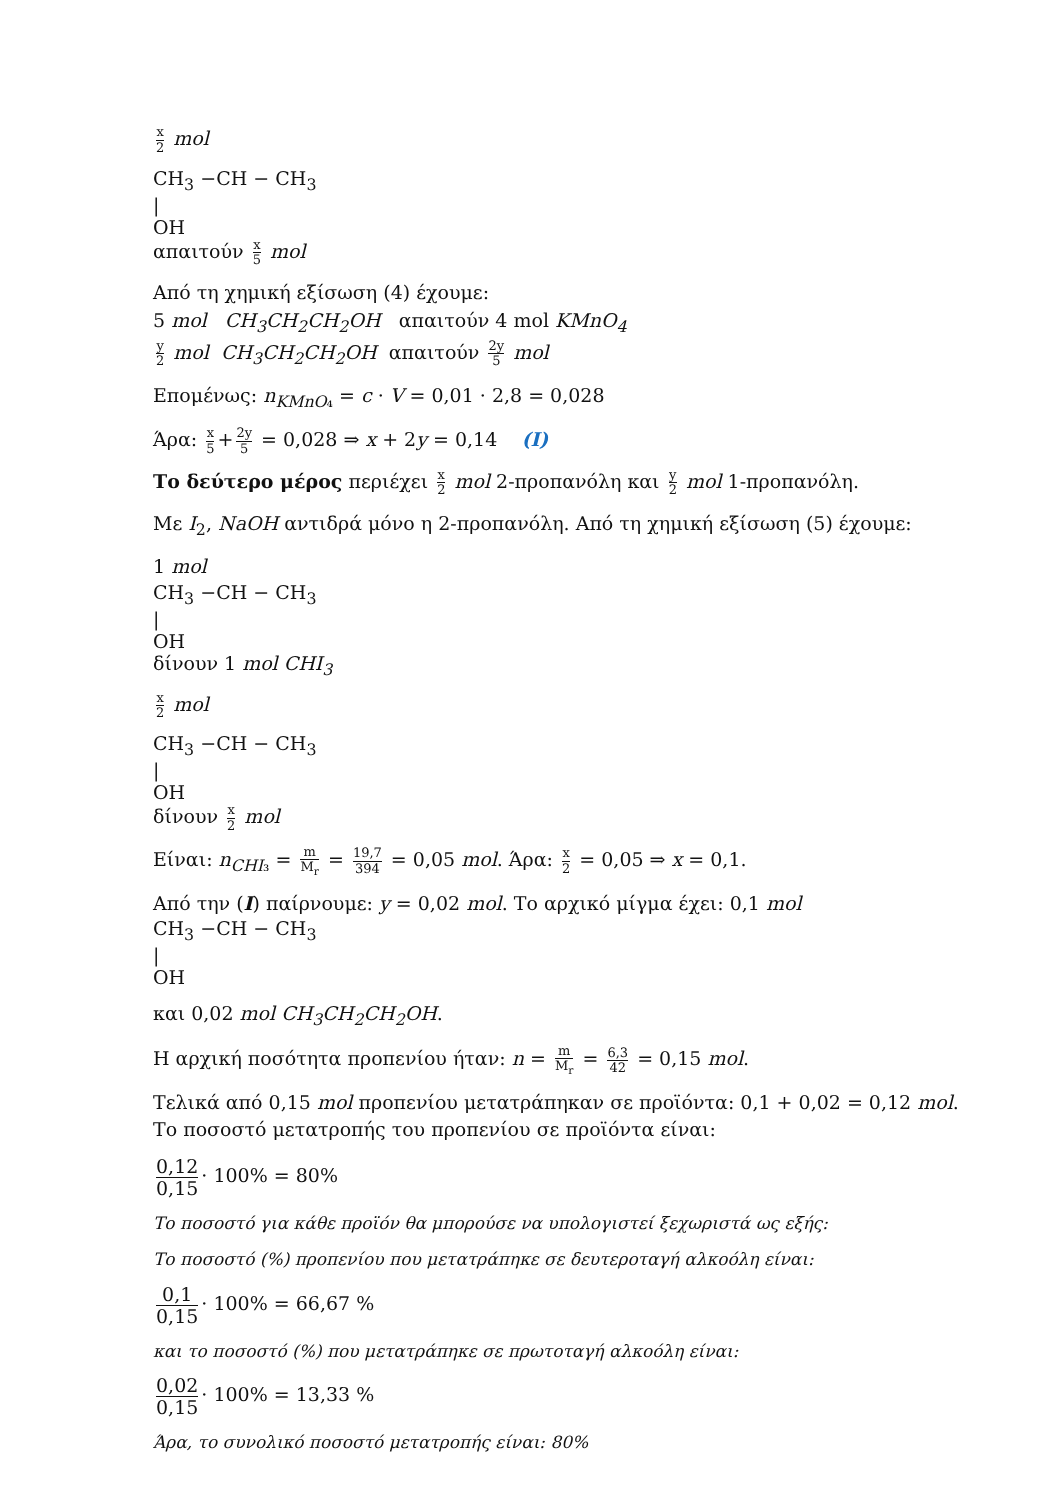x 2 mol
CH<sub>3</sub> −CH − CH<sub>3</sub>
|
OH
απαιτούν x 5 mol
Από τη χημική εξίσωση (4) έχουμε:
5 mol CH<sub>3</sub>CH<sub>2</sub>CH<sub>2</sub>OH απαιτούν 4 mol KMnO<sub>4</sub>
y 2 mol CH<sub>3</sub>CH<sub>2</sub>CH<sub>2</sub>OH απαιτούν 2y 5 mol
Επομένως: n<sub>KMnO₄</sub> = c · V = 0,01 · 2,8 = 0,028
Άρα: x 5 + 2y 5 = 0,028 ⇒ x + 2y = 0,14 (I)
Το δεύτερο μέρος περιέχει x 2 mol 2-προπανόλη και y 2 mol 1-προπανόλη.
Με I<sub>2</sub>, NaOH αντιδρά μόνο η 2-προπανόλη. Από τη χημική εξίσωση (5) έχουμε:
1 mol
CH<sub>3</sub> −CH − CH<sub>3</sub>
|
OH
δίνουν 1 mol CHI<sub>3</sub>
x 2 mol
CH<sub>3</sub> −CH − CH<sub>3</sub>
|
OH
δίνουν x 2 mol
Είναι: n<sub>CHI₃</sub> = m M<sub>r</sub> = 19,7 394 = 0,05 mol. Άρα: x 2 = 0,05 ⇒ x = 0,1.
Από την (I) παίρνουμε: y = 0,02 mol. Το αρχικό μίγμα έχει: 0,1 mol
CH<sub>3</sub> −CH − CH<sub>3</sub>
|
OH
και 0,02 mol CH<sub>3</sub>CH<sub>2</sub>CH<sub>2</sub>OH.
Η αρχική ποσότητα προπενίου ήταν: n = m M<sub>r</sub> = 6,3 42 = 0,15 mol.
Τελικά από 0,15 mol προπενίου μετατράπηκαν σε προϊόντα: 0,1 + 0,02 = 0,12 mol.
Το ποσοστό μετατροπής του προπενίου σε προϊόντα είναι:
0,12 0,15 · 100% = 80%
Το ποσοστό για κάθε προϊόν θα μπορούσε να υπολογιστεί ξεχωριστά ως εξής:
Το ποσοστό (%) προπενίου που μετατράπηκε σε δευτεροταγή αλκοόλη είναι:
0,1 0,15 · 100% = 66,67 %
και το ποσοστό (%) που μετατράπηκε σε πρωτοταγή αλκοόλη είναι:
0,02 0,15 · 100% = 13,33 %
Άρα, το συνολικό ποσοστό μετατροπής είναι: 80%